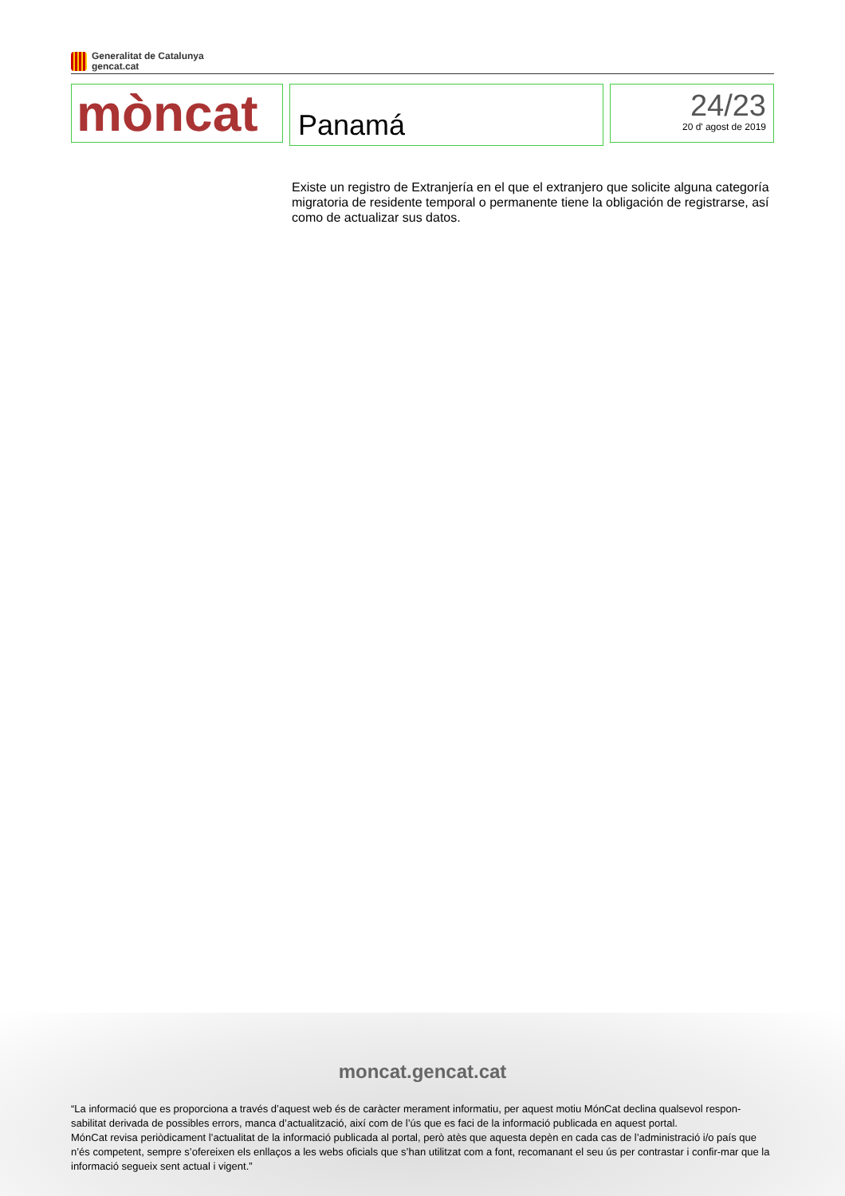Generalitat de Catalunya
gencat.cat
mòncat
Panamá
24/23
20 d' agost de 2019
Existe un registro de Extranjería en el que el extranjero que solicite alguna categoría migratoria de residente temporal o permanente tiene la obligación de registrarse, así como de actualizar sus datos.
moncat.gencat.cat
“La informació que es proporciona a través d’aquest web és de caràcter merament informatiu, per aquest motiu MónCat declina qualsevol respon-sabilitat derivada de possibles errors, manca d’actualització, així com de l’ús que es faci de la informació publicada en aquest portal.
MónCat revisa periòdicament l’actualitat de la informació publicada al portal, però atès que aquesta depèn en cada cas de l’administració i/o país que n’és competent, sempre s’ofereixen els enllaços a les webs oficials que s’han utilitzat com a font, recomanant el seu ús per contrastar i confir-mar que la informació segueix sent actual i vigent.”